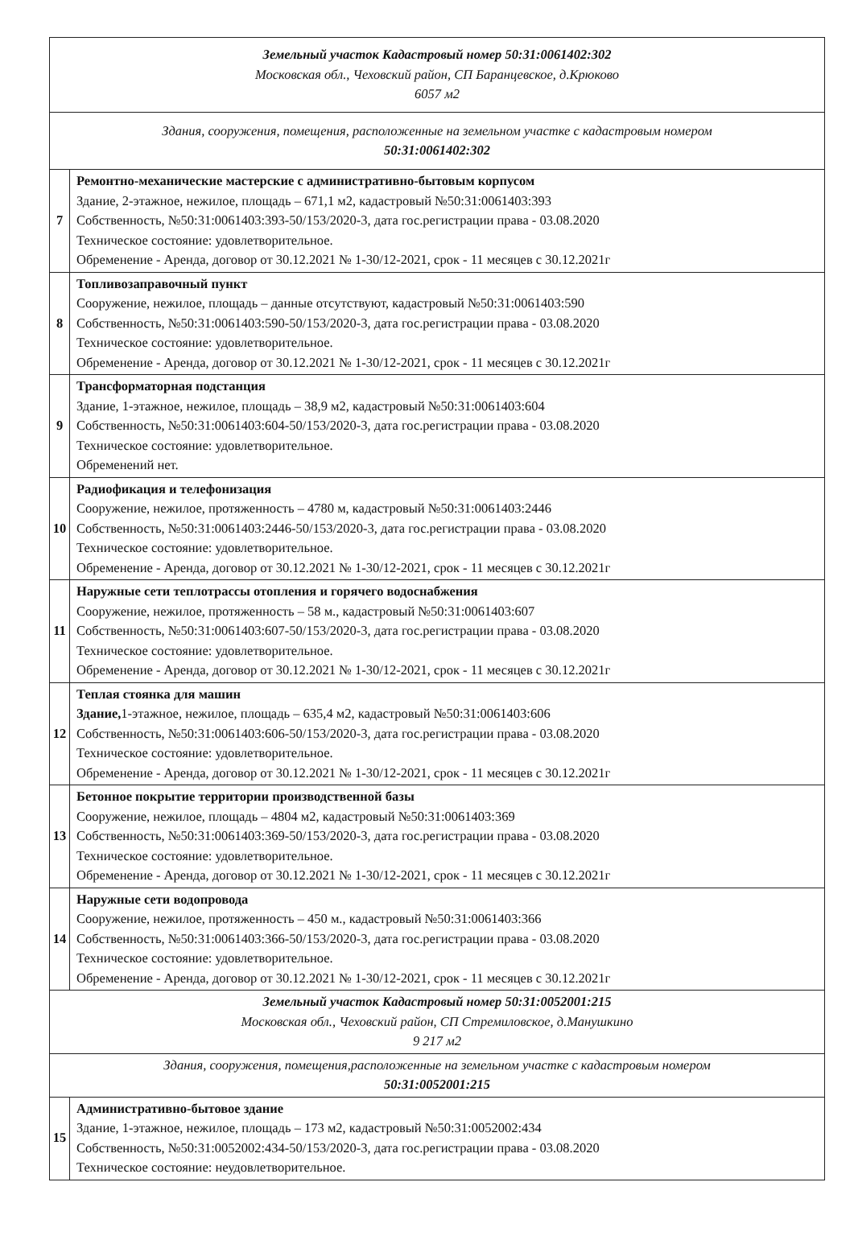| Земельный участок Кадастровый номер 50:31:0061402:302 Московская обл., Чеховский район, СП Баранцевское, д.Крюково 6057 м2 | |
| Здания, сооружения, помещения, расположенные на земельном участке с кадастровым номером 50:31:0061402:302 | |
| 7 | Ремонтно-механические мастерские с административно-бытовым корпусом Здание, 2-этажное, нежилое, площадь – 671,1 м2, кадастровый №50:31:0061403:393 Собственность, №50:31:0061403:393-50/153/2020-3, дата гос.регистрации права - 03.08.2020 Техническое состояние: удовлетворительное. Обременение - Аренда, договор от 30.12.2021 № 1-30/12-2021, срок - 11 месяцев с 30.12.2021г |
| 8 | Топливозаправочный пункт Сооружение, нежилое, площадь – данные отсутствуют, кадастровый №50:31:0061403:590 Собственность, №50:31:0061403:590-50/153/2020-3, дата гос.регистрации права - 03.08.2020 Техническое состояние: удовлетворительное. Обременение - Аренда, договор от 30.12.2021 № 1-30/12-2021, срок - 11 месяцев с 30.12.2021г |
| 9 | Трансформаторная подстанция Здание, 1-этажное, нежилое, площадь – 38,9 м2, кадастровый №50:31:0061403:604 Собственность, №50:31:0061403:604-50/153/2020-3, дата гос.регистрации права - 03.08.2020 Техническое состояние: удовлетворительное. Обременений нет. |
| 10 | Радиофикация и телефонизация Сооружение, нежилое, протяженность – 4780 м, кадастровый №50:31:0061403:2446 Собственность, №50:31:0061403:2446-50/153/2020-3, дата гос.регистрации права - 03.08.2020 Техническое состояние: удовлетворительное. Обременение - Аренда, договор от 30.12.2021 № 1-30/12-2021, срок - 11 месяцев с 30.12.2021г |
| 11 | Наружные сети теплотрассы отопления и горячего водоснабжения Сооружение, нежилое, протяженность – 58 м., кадастровый №50:31:0061403:607 Собственность, №50:31:0061403:607-50/153/2020-3, дата гос.регистрации права - 03.08.2020 Техническое состояние: удовлетворительное. Обременение - Аренда, договор от 30.12.2021 № 1-30/12-2021, срок - 11 месяцев с 30.12.2021г |
| 12 | Теплая стоянка для машин Здание, 1-этажное, нежилое, площадь – 635,4 м2, кадастровый №50:31:0061403:606 Собственность, №50:31:0061403:606-50/153/2020-3, дата гос.регистрации права - 03.08.2020 Техническое состояние: удовлетворительное. Обременение - Аренда, договор от 30.12.2021 № 1-30/12-2021, срок - 11 месяцев с 30.12.2021г |
| 13 | Бетонное покрытие территории производственной базы Сооружение, нежилое, площадь – 4804 м2, кадастровый №50:31:0061403:369 Собственность, №50:31:0061403:369-50/153/2020-3, дата гос.регистрации права - 03.08.2020 Техническое состояние: удовлетворительное. Обременение - Аренда, договор от 30.12.2021 № 1-30/12-2021, срок - 11 месяцев с 30.12.2021г |
| 14 | Наружные сети водопровода Сооружение, нежилое, протяженность – 450 м., кадастровый №50:31:0061403:366 Собственность, №50:31:0061403:366-50/153/2020-3, дата гос.регистрации права - 03.08.2020 Техническое состояние: удовлетворительное. Обременение - Аренда, договор от 30.12.2021 № 1-30/12-2021, срок - 11 месяцев с 30.12.2021г |
| Земельный участок Кадастровый номер 50:31:0052001:215 Московская обл., Чеховский район, СП Стремиловское, д.Манушкино 9 217 м2 | |
| Здания, сооружения, помещения,расположенные на земельном участке с кадастровым номером 50:31:0052001:215 | |
| 15 | Административно-бытовое здание Здание, 1-этажное, нежилое, площадь – 173 м2, кадастровый №50:31:0052002:434 Собственность, №50:31:0052002:434-50/153/2020-3, дата гос.регистрации права - 03.08.2020 Техническое состояние: неудовлетворительное. |